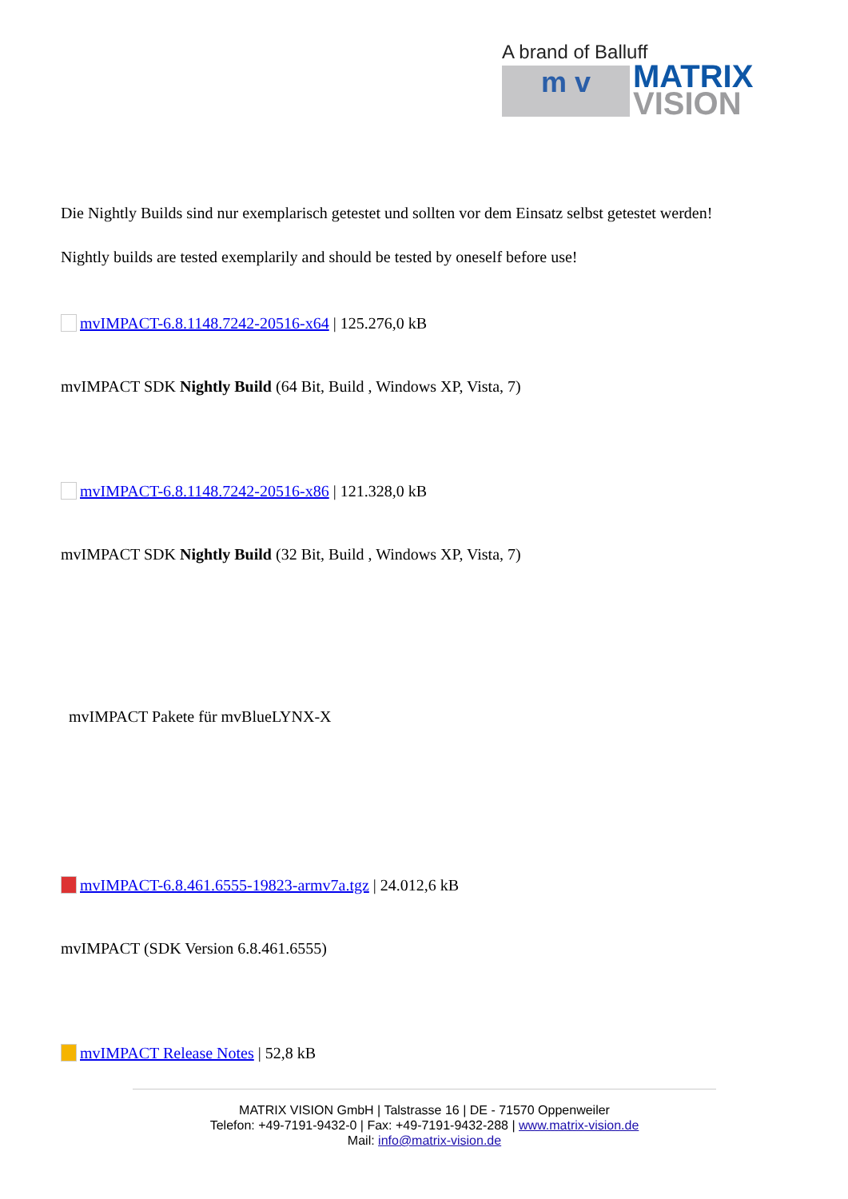A brand of Balluff
m v
MATRIX
VISION
Die Nightly Builds sind nur exemplarisch getestet und sollten vor dem Einsatz selbst getestet werden!
Nightly builds are tested exemplarily and should be tested by oneself before use!
mvIMPACT-6.8.1148.7242-20516-x64 | 125.276,0 kB
mvIMPACT SDK Nightly Build (64 Bit, Build , Windows XP, Vista, 7)
mvIMPACT-6.8.1148.7242-20516-x86 | 121.328,0 kB
mvIMPACT SDK Nightly Build (32 Bit, Build , Windows XP, Vista, 7)
mvIMPACT Pakete für mvBlueLYNX-X
mvIMPACT-6.8.461.6555-19823-armv7a.tgz | 24.012,6 kB
mvIMPACT (SDK Version 6.8.461.6555)
mvIMPACT Release Notes | 52,8 kB
MATRIX VISION GmbH | Talstrasse 16 | DE - 71570 Oppenweiler
Telefon: +49-7191-9432-0 | Fax: +49-7191-9432-288 | www.matrix-vision.de
Mail: info@matrix-vision.de